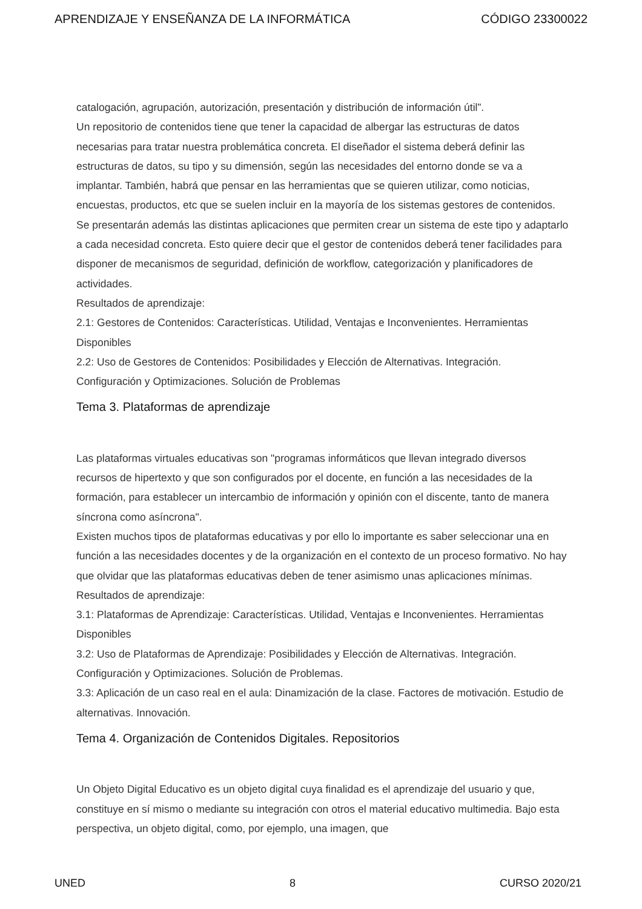APRENDIZAJE Y ENSEÑANZA DE LA INFORMÁTICA CÓDIGO 23300022
catalogación, agrupación, autorización, presentación y distribución de información útil”.
Un repositorio de contenidos tiene que tener la capacidad de albergar las estructuras de datos necesarias para tratar nuestra problemática concreta. El diseñador el sistema deberá definir las estructuras de datos, su tipo y su dimensión, según las necesidades del entorno donde se va a implantar. También, habrá que pensar en las herramientas que se quieren utilizar, como noticias, encuestas, productos, etc que se suelen incluir en la mayoría de los sistemas gestores de contenidos.
Se presentarán además las distintas aplicaciones que permiten crear un sistema de este tipo y adaptarlo a cada necesidad concreta. Esto quiere decir que el gestor de contenidos deberá tener facilidades para disponer de mecanismos de seguridad, definición de workflow, categorización y planificadores de actividades.
Resultados de aprendizaje:
2.1: Gestores de Contenidos: Características. Utilidad, Ventajas e Inconvenientes. Herramientas Disponibles
2.2: Uso de Gestores de Contenidos: Posibilidades y Elección de Alternativas. Integración. Configuración y Optimizaciones. Solución de Problemas
Tema 3. Plataformas de aprendizaje
Las plataformas virtuales educativas son "programas informáticos que llevan integrado diversos recursos de hipertexto y que son configurados por el docente, en función a las necesidades de la formación, para establecer un intercambio de información y opinión con el discente, tanto de manera síncrona como asíncrona".
Existen muchos tipos de plataformas educativas y por ello lo importante es saber seleccionar una en función a las necesidades docentes y de la organización en el contexto de un proceso formativo. No hay que olvidar que las plataformas educativas deben de tener asimismo unas aplicaciones mínimas.
Resultados de aprendizaje:
3.1: Plataformas de Aprendizaje: Características. Utilidad, Ventajas e Inconvenientes. Herramientas Disponibles
3.2: Uso de Plataformas de Aprendizaje: Posibilidades y Elección de Alternativas. Integración. Configuración y Optimizaciones. Solución de Problemas.
3.3: Aplicación de un caso real en el aula: Dinamización de la clase. Factores de motivación. Estudio de alternativas. Innovación.
Tema 4. Organización de Contenidos Digitales. Repositorios
Un Objeto Digital Educativo es un objeto digital cuya finalidad es el aprendizaje del usuario y que, constituye en sí mismo o mediante su integración con otros el material educativo multimedia. Bajo esta perspectiva, un objeto digital, como, por ejemplo, una imagen, que
UNED 8 CURSO 2020/21